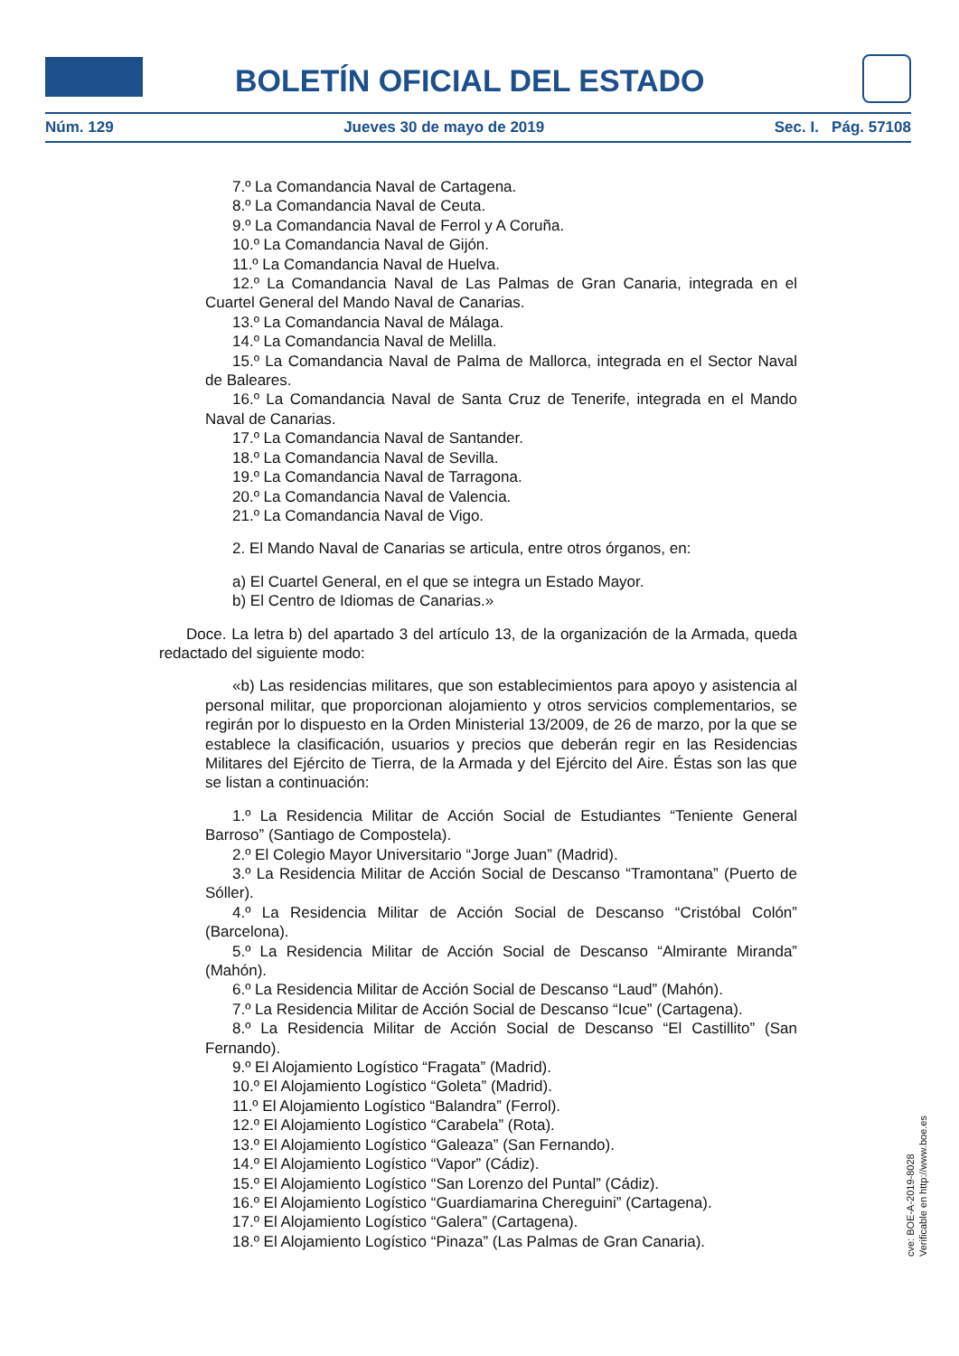BOLETÍN OFICIAL DEL ESTADO
Núm. 129 Jueves 30 de mayo de 2019 Sec. I. Pág. 57108
7.º La Comandancia Naval de Cartagena.
8.º La Comandancia Naval de Ceuta.
9.º La Comandancia Naval de Ferrol y A Coruña.
10.º La Comandancia Naval de Gijón.
11.º La Comandancia Naval de Huelva.
12.º La Comandancia Naval de Las Palmas de Gran Canaria, integrada en el Cuartel General del Mando Naval de Canarias.
13.º La Comandancia Naval de Málaga.
14.º La Comandancia Naval de Melilla.
15.º La Comandancia Naval de Palma de Mallorca, integrada en el Sector Naval de Baleares.
16.º La Comandancia Naval de Santa Cruz de Tenerife, integrada en el Mando Naval de Canarias.
17.º La Comandancia Naval de Santander.
18.º La Comandancia Naval de Sevilla.
19.º La Comandancia Naval de Tarragona.
20.º La Comandancia Naval de Valencia.
21.º La Comandancia Naval de Vigo.
2. El Mando Naval de Canarias se articula, entre otros órganos, en:
a) El Cuartel General, en el que se integra un Estado Mayor.
b) El Centro de Idiomas de Canarias.»
Doce. La letra b) del apartado 3 del artículo 13, de la organización de la Armada, queda redactado del siguiente modo:
«b) Las residencias militares, que son establecimientos para apoyo y asistencia al personal militar, que proporcionan alojamiento y otros servicios complementarios, se regirán por lo dispuesto en la Orden Ministerial 13/2009, de 26 de marzo, por la que se establece la clasificación, usuarios y precios que deberán regir en las Residencias Militares del Ejército de Tierra, de la Armada y del Ejército del Aire. Éstas son las que se listan a continuación:
1.º La Residencia Militar de Acción Social de Estudiantes “Teniente General Barroso” (Santiago de Compostela).
2.º El Colegio Mayor Universitario “Jorge Juan” (Madrid).
3.º La Residencia Militar de Acción Social de Descanso “Tramontana” (Puerto de Sóller).
4.º La Residencia Militar de Acción Social de Descanso “Cristóbal Colón” (Barcelona).
5.º La Residencia Militar de Acción Social de Descanso “Almirante Miranda” (Mahón).
6.º La Residencia Militar de Acción Social de Descanso “Laud” (Mahón).
7.º La Residencia Militar de Acción Social de Descanso “Icue” (Cartagena).
8.º La Residencia Militar de Acción Social de Descanso “El Castillito” (San Fernando).
9.º El Alojamiento Logístico “Fragata” (Madrid).
10.º El Alojamiento Logístico “Goleta” (Madrid).
11.º El Alojamiento Logístico “Balandra” (Ferrol).
12.º El Alojamiento Logístico “Carabela” (Rota).
13.º El Alojamiento Logístico “Galeaza” (San Fernando).
14.º El Alojamiento Logístico “Vapor” (Cádiz).
15.º El Alojamiento Logístico “San Lorenzo del Puntal” (Cádiz).
16.º El Alojamiento Logístico “Guardiamarina Chereguini” (Cartagena).
17.º El Alojamiento Logístico “Galera” (Cartagena).
18.º El Alojamiento Logístico “Pinaza” (Las Palmas de Gran Canaria).
cve: BOE-A-2019-8028
Verificable en http://www.boe.es